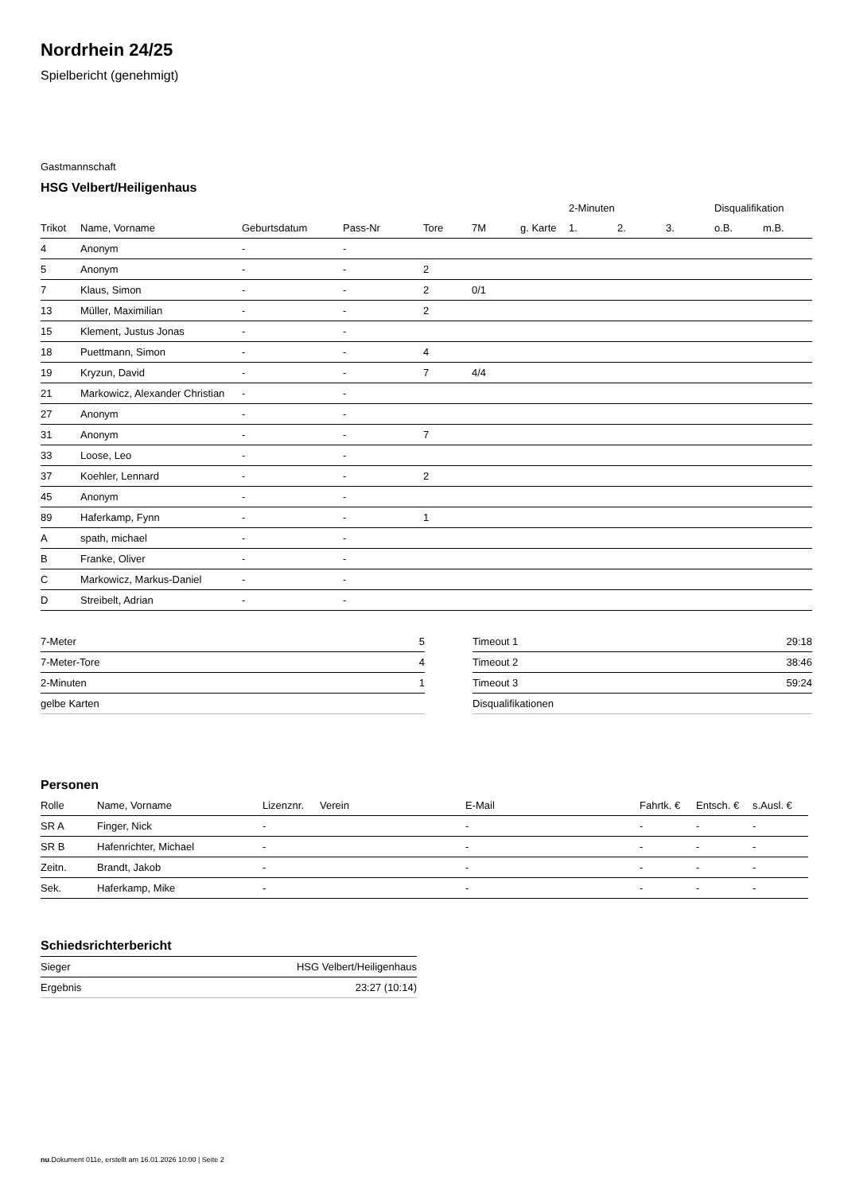Nordrhein 24/25
Spielbericht (genehmigt)
Gastmannschaft
HSG Velbert/Heiligenhaus
| | | | | | | | 2-Minuten | | | Disqualifikation | |
| --- | --- | --- | --- | --- | --- | --- | --- | --- | --- | --- | --- |
| Trikot | Name, Vorname | Geburtsdatum | Pass-Nr | Tore | 7M | g. Karte | 1. | 2. | 3. | o.B. | m.B. |
| 4 | Anonym | - | - | | | | | | | | |
| 5 | Anonym | - | - | 2 | | | | | | | |
| 7 | Klaus, Simon | - | - | 2 | 0/1 | | | | | | |
| 13 | Müller, Maximilian | - | - | 2 | | | | | | | |
| 15 | Klement, Justus Jonas | - | - | | | | | | | | |
| 18 | Puettmann, Simon | - | - | 4 | | | | | | | |
| 19 | Kryzun, David | - | - | 7 | 4/4 | | | | | | |
| 21 | Markowicz, Alexander Christian | - | - | | | | | | | | |
| 27 | Anonym | - | - | | | | | | | | |
| 31 | Anonym | - | - | 7 | | | | | | | |
| 33 | Loose, Leo | - | - | | | | | | | | |
| 37 | Koehler, Lennard | - | - | 2 | | | | | | | |
| 45 | Anonym | - | - | | | | | | | | |
| 89 | Haferkamp, Fynn | - | - | 1 | | | | | | | |
| A | spath, michael | - | - | | | | | | | | |
| B | Franke, Oliver | - | - | | | | | | | | |
| C | Markowicz, Markus-Daniel | - | - | | | | | | | | |
| D | Streibelt, Adrian | - | - | | | | | | | | |
| 7-Meter | 5 |
| 7-Meter-Tore | 4 |
| 2-Minuten | 1 |
| gelbe Karten | |
| Timeout 1 | 29:18 |
| Timeout 2 | 38:46 |
| Timeout 3 | 59:24 |
| Disqualifikationen | |
Personen
| Rolle | Name, Vorname | Lizenznr. | Verein | E-Mail | Fahrtk. € | Entsch. € | s.Ausl. € |
| --- | --- | --- | --- | --- | --- | --- | --- |
| SR A | Finger, Nick | - | | - | - | - | - |
| SR B | Hafenrichter, Michael | - | | - | - | - | - |
| Zeitn. | Brandt, Jakob | - | | - | - | - | - |
| Sek. | Haferkamp, Mike | - | | - | - | - | - |
Schiedsrichterbericht
| Sieger | HSG Velbert/Heiligenhaus |
| Ergebnis | 23:27 (10:14) |
nu.Dokument 011e, erstellt am 16.01.2026 10:00 | Seite 2